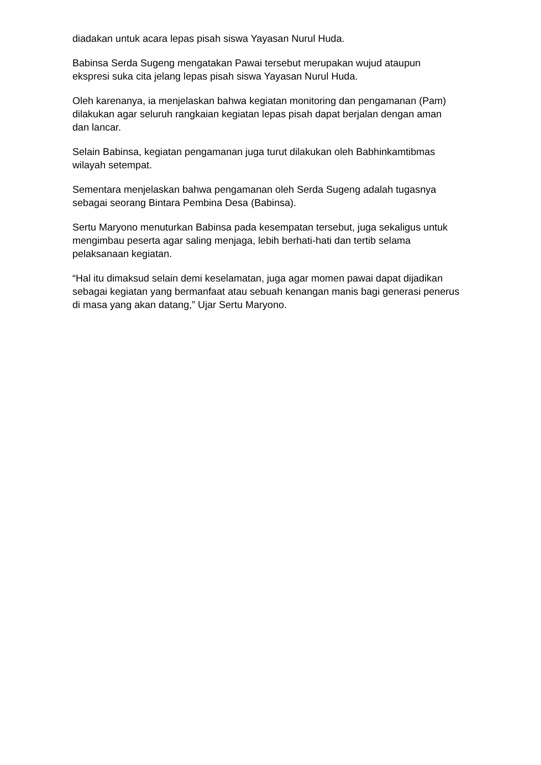diadakan untuk acara lepas pisah siswa Yayasan Nurul Huda.
Babinsa Serda Sugeng mengatakan Pawai tersebut merupakan wujud ataupun ekspresi suka cita jelang lepas pisah siswa Yayasan Nurul Huda.
Oleh karenanya, ia menjelaskan bahwa kegiatan monitoring dan pengamanan (Pam) dilakukan agar seluruh rangkaian kegiatan lepas pisah dapat berjalan dengan aman dan lancar.
Selain Babinsa, kegiatan pengamanan juga turut dilakukan oleh Babhinkamtibmas wilayah setempat.
Sementara menjelaskan bahwa pengamanan oleh Serda Sugeng adalah tugasnya sebagai seorang Bintara Pembina Desa (Babinsa).
Sertu Maryono menuturkan Babinsa pada kesempatan tersebut, juga sekaligus untuk mengimbau peserta agar saling menjaga, lebih berhati-hati dan tertib selama pelaksanaan kegiatan.
“Hal itu dimaksud selain demi keselamatan, juga agar momen pawai dapat dijadikan sebagai kegiatan yang bermanfaat atau sebuah kenangan manis bagi generasi penerus di masa yang akan datang,” Ujar Sertu Maryono.